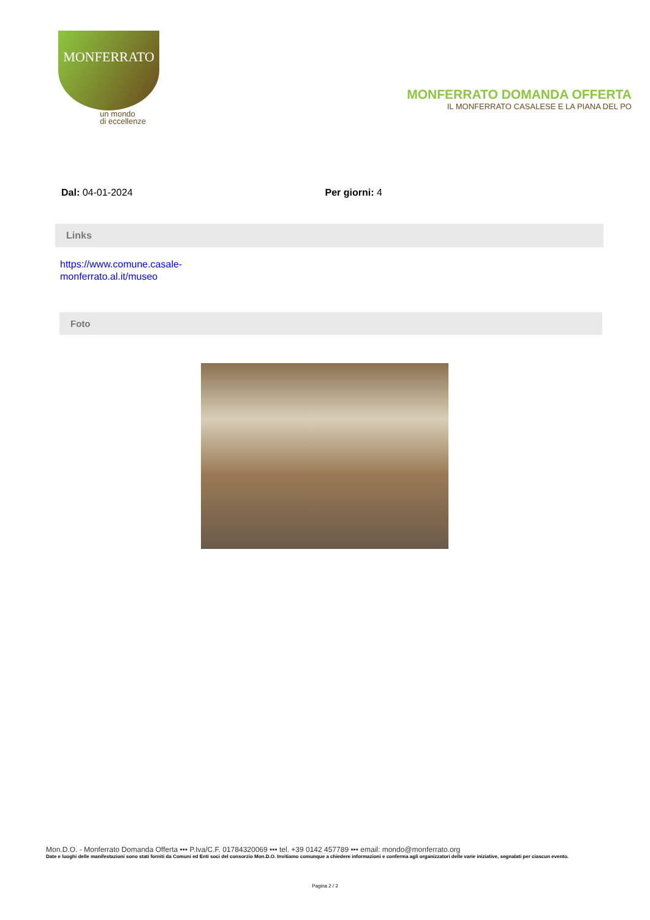MONFERRATO
un mondo
di eccellenze
MONFERRATO DOMANDA OFFERTA
IL MONFERRATO CASALESE E LA PIANA DEL PO
Dal: 04-01-2024 Per giorni: 4
Links
https://www.comune.casale-monferrato.al.it/museo
Foto
Mon.D.O. - Monferrato Domanda Offerta ••• P.Iva/C.F. 01784320069 ••• tel. +39 0142 457789 ••• email: mondo@monferrato.org
Date e luoghi delle manifestazioni sono stati forniti da Comuni ed Enti soci del consorzio Mon.D.O. Invitiamo comunque a chiedere informazioni e conferma agli organizzatori delle varie iniziative, segnalati per ciascun evento.
Pagina 2 / 2